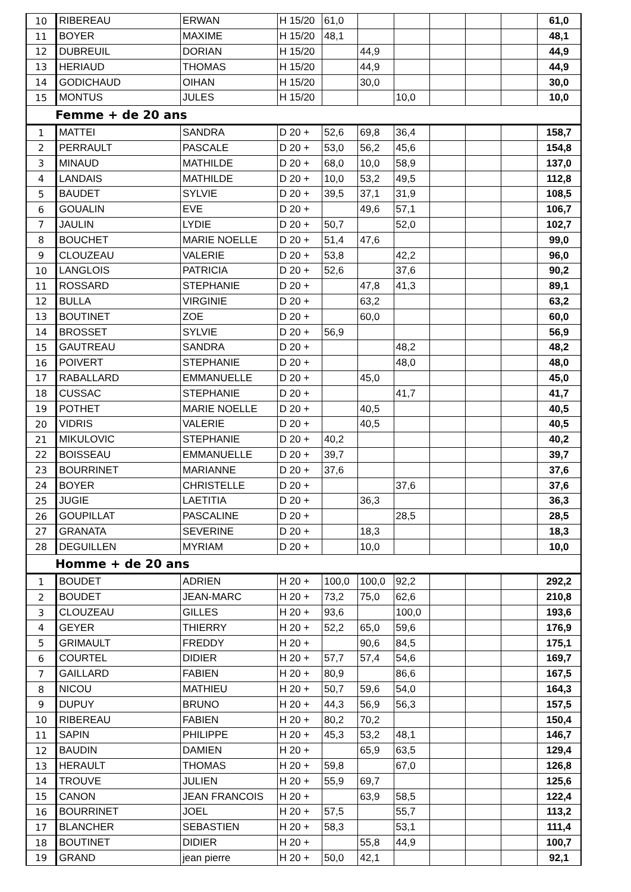| 10 | RIBEREAU | ERWAN | H 15/20 | 61,0 | | | | | | 61,0 |
| 11 | BOYER | MAXIME | H 15/20 | 48,1 | | | | | | 48,1 |
| 12 | DUBREUIL | DORIAN | H 15/20 | | 44,9 | | | | | 44,9 |
| 13 | HERIAUD | THOMAS | H 15/20 | | 44,9 | | | | | 44,9 |
| 14 | GODICHAUD | OIHAN | H 15/20 | | 30,0 | | | | | 30,0 |
| 15 | MONTUS | JULES | H 15/20 | | | 10,0 | | | | 10,0 |
| Femme + de 20 ans | | | | | | | | | | |
| 1 | MATTEI | SANDRA | D 20 + | 52,6 | 69,8 | 36,4 | | | | 158,7 |
| 2 | PERRAULT | PASCALE | D 20 + | 53,0 | 56,2 | 45,6 | | | | 154,8 |
| 3 | MINAUD | MATHILDE | D 20 + | 68,0 | 10,0 | 58,9 | | | | 137,0 |
| 4 | LANDAIS | MATHILDE | D 20 + | 10,0 | 53,2 | 49,5 | | | | 112,8 |
| 5 | BAUDET | SYLVIE | D 20 + | 39,5 | 37,1 | 31,9 | | | | 108,5 |
| 6 | GOUALIN | EVE | D 20 + | | 49,6 | 57,1 | | | | 106,7 |
| 7 | JAULIN | LYDIE | D 20 + | 50,7 | | 52,0 | | | | 102,7 |
| 8 | BOUCHET | MARIE NOELLE | D 20 + | 51,4 | 47,6 | | | | | 99,0 |
| 9 | CLOUZEAU | VALERIE | D 20 + | 53,8 | | 42,2 | | | | 96,0 |
| 10 | LANGLOIS | PATRICIA | D 20 + | 52,6 | | 37,6 | | | | 90,2 |
| 11 | ROSSARD | STEPHANIE | D 20 + | | 47,8 | 41,3 | | | | 89,1 |
| 12 | BULLA | VIRGINIE | D 20 + | | 63,2 | | | | | 63,2 |
| 13 | BOUTINET | ZOE | D 20 + | | 60,0 | | | | | 60,0 |
| 14 | BROSSET | SYLVIE | D 20 + | 56,9 | | | | | | 56,9 |
| 15 | GAUTREAU | SANDRA | D 20 + | | | 48,2 | | | | 48,2 |
| 16 | POIVERT | STEPHANIE | D 20 + | | | 48,0 | | | | 48,0 |
| 17 | RABALLARD | EMMANUELLE | D 20 + | | 45,0 | | | | | 45,0 |
| 18 | CUSSAC | STEPHANIE | D 20 + | | | 41,7 | | | | 41,7 |
| 19 | POTHET | MARIE NOELLE | D 20 + | | 40,5 | | | | | 40,5 |
| 20 | VIDRIS | VALERIE | D 20 + | | 40,5 | | | | | 40,5 |
| 21 | MIKULOVIC | STEPHANIE | D 20 + | 40,2 | | | | | | 40,2 |
| 22 | BOISSEAU | EMMANUELLE | D 20 + | 39,7 | | | | | | 39,7 |
| 23 | BOURRINET | MARIANNE | D 20 + | 37,6 | | | | | | 37,6 |
| 24 | BOYER | CHRISTELLE | D 20 + | | | 37,6 | | | | 37,6 |
| 25 | JUGIE | LAETITIA | D 20 + | | 36,3 | | | | | 36,3 |
| 26 | GOUPILLAT | PASCALINE | D 20 + | | | 28,5 | | | | 28,5 |
| 27 | GRANATA | SEVERINE | D 20 + | | 18,3 | | | | | 18,3 |
| 28 | DEGUILLEN | MYRIAM | D 20 + | | 10,0 | | | | | 10,0 |
| Homme + de 20 ans | | | | | | | | | | |
| 1 | BOUDET | ADRIEN | H 20 + | 100,0 | 100,0 | 92,2 | | | | 292,2 |
| 2 | BOUDET | JEAN-MARC | H 20 + | 73,2 | 75,0 | 62,6 | | | | 210,8 |
| 3 | CLOUZEAU | GILLES | H 20 + | 93,6 | | 100,0 | | | | 193,6 |
| 4 | GEYER | THIERRY | H 20 + | 52,2 | 65,0 | 59,6 | | | | 176,9 |
| 5 | GRIMAULT | FREDDY | H 20 + | | 90,6 | 84,5 | | | | 175,1 |
| 6 | COURTEL | DIDIER | H 20 + | 57,7 | 57,4 | 54,6 | | | | 169,7 |
| 7 | GAILLARD | FABIEN | H 20 + | 80,9 | | 86,6 | | | | 167,5 |
| 8 | NICOU | MATHIEU | H 20 + | 50,7 | 59,6 | 54,0 | | | | 164,3 |
| 9 | DUPUY | BRUNO | H 20 + | 44,3 | 56,9 | 56,3 | | | | 157,5 |
| 10 | RIBEREAU | FABIEN | H 20 + | 80,2 | 70,2 | | | | | 150,4 |
| 11 | SAPIN | PHILIPPE | H 20 + | 45,3 | 53,2 | 48,1 | | | | 146,7 |
| 12 | BAUDIN | DAMIEN | H 20 + | | 65,9 | 63,5 | | | | 129,4 |
| 13 | HERAULT | THOMAS | H 20 + | 59,8 | | 67,0 | | | | 126,8 |
| 14 | TROUVE | JULIEN | H 20 + | 55,9 | 69,7 | | | | | 125,6 |
| 15 | CANON | JEAN FRANCOIS | H 20 + | | 63,9 | 58,5 | | | | 122,4 |
| 16 | BOURRINET | JOEL | H 20 + | 57,5 | | 55,7 | | | | 113,2 |
| 17 | BLANCHER | SEBASTIEN | H 20 + | 58,3 | | 53,1 | | | | 111,4 |
| 18 | BOUTINET | DIDIER | H 20 + | | 55,8 | 44,9 | | | | 100,7 |
| 19 | GRAND | jean pierre | H 20 + | 50,0 | 42,1 | | | | | 92,1 |